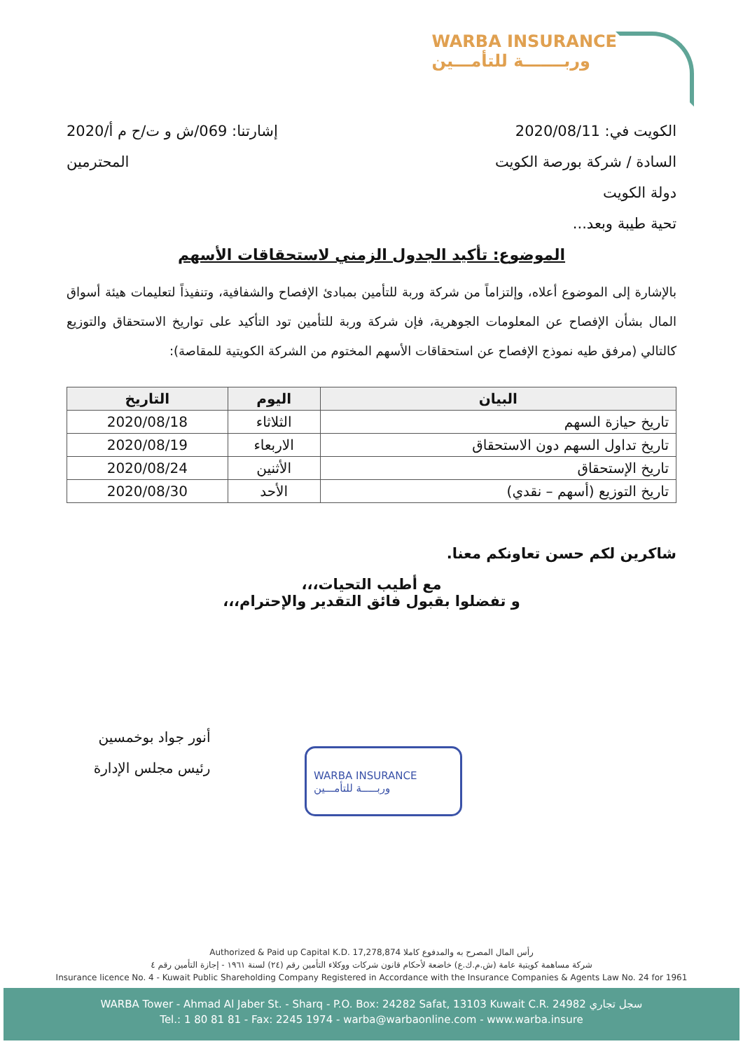WARBA INSURANCE
وربـــــــة للتأمـــين
الكويت في: 2020/08/11 إشارتنا: 069/ش و ت/ح م أ/2020
السادة / شركة بورصة الكويت المحترمين
دولة الكويت
تحية طيبة وبعد...
الموضوع: تأكيد الجدول الزمني لاستحقاقات الأسهم
بالإشارة إلى الموضوع أعلاه، وإلتزاماً من شركة وربة للتأمين بمبادئ الإفصاح والشفافية، وتنفيذاً لتعليمات هيئة أسواق المال بشأن الإفصاح عن المعلومات الجوهرية، فإن شركة وربة للتأمين تود التأكيد على تواريخ الاستحقاق والتوزيع كالتالي (مرفق طيه نموذج الإفصاح عن استحقاقات الأسهم المختوم من الشركة الكويتية للمقاصة):
| البيان | اليوم | التاريخ |
| --- | --- | --- |
| تاريخ حيازة السهم | الثلاثاء | 2020/08/18 |
| تاريخ تداول السهم دون الاستحقاق | الاربعاء | 2020/08/19 |
| تاريخ الإستحقاق | الأثنين | 2020/08/24 |
| تاريخ التوزيع (أسهم – نقدي) | الأحد | 2020/08/30 |
شاكرين لكم حسن تعاونكم معنا.
مع أطيب التحيات،،،
و تفضلوا بقبول فائق التقدير والإحترام،،،
أنور جواد بوخمسين
رئيس مجلس الإدارة
WARBA INSURANCE
وربـــــة للتأمـــين
Authorized & Paid up Capital K.D. 17,278,874 رأس المال المصرح به والمدفوع كاملا
شركة مساهمة كويتية عامة (ش.م.ك.ع) خاضعة لأحكام قانون شركات ووكلاء التأمين رقم (٢٤) لسنة ١٩٦١ - إجازة التأمين رقم ٤
Insurance licence No. 4 - Kuwait Public Shareholding Company Registered in Accordance with the Insurance Companies & Agents Law No. 24 for 1961
WARBA Tower - Ahmad Al Jaber St. - Sharq - P.O. Box: 24282 Safat, 13103 Kuwait C.R. 24982 سجل تجاري
Tel.: 1 80 81 81 - Fax: 2245 1974 - warba@warbaonline.com - www.warba.insure